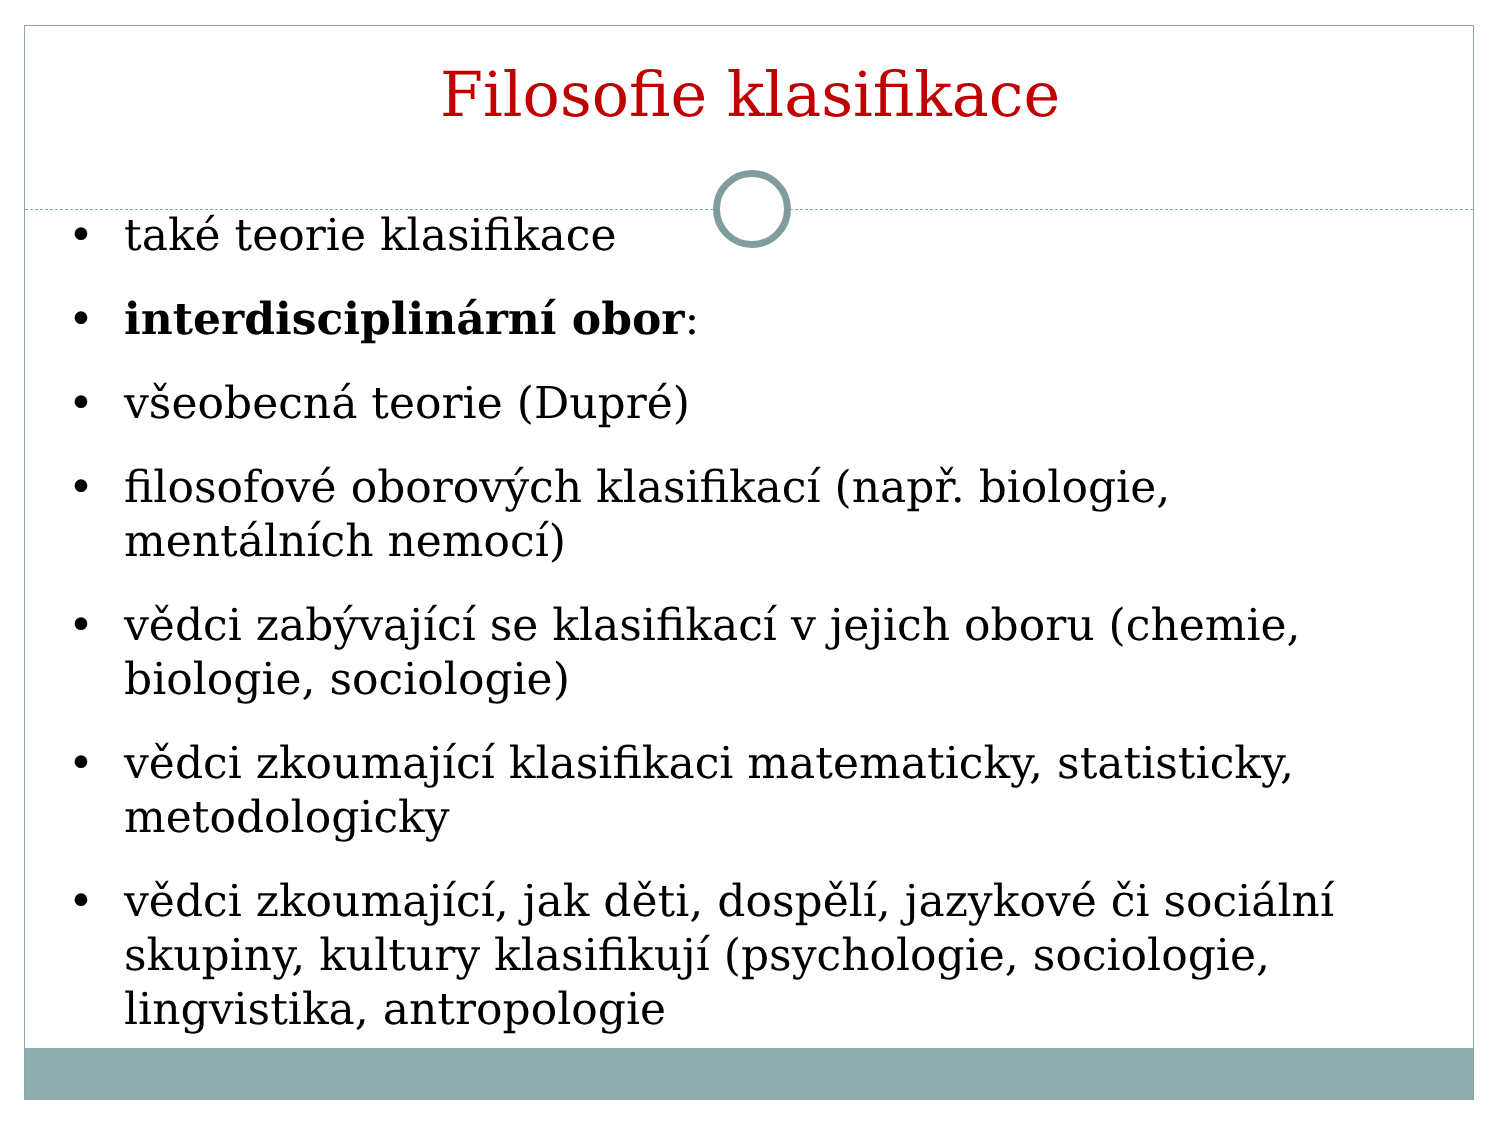Filosofie klasifikace
• také teorie klasifikace
• interdisciplinární obor:
• všeobecná teorie (Dupré)
• filosofové oborových klasifikací (např. biologie, mentálních nemocí)
• vědci zabývající se klasifikací v jejich oboru (chemie, biologie, sociologie)
• vědci zkoumající klasifikaci matematicky, statisticky, metodologicky
• vědci zkoumající, jak děti, dospělí, jazykové či sociální skupiny, kultury klasifikují (psychologie, sociologie, lingvistika, antropologie